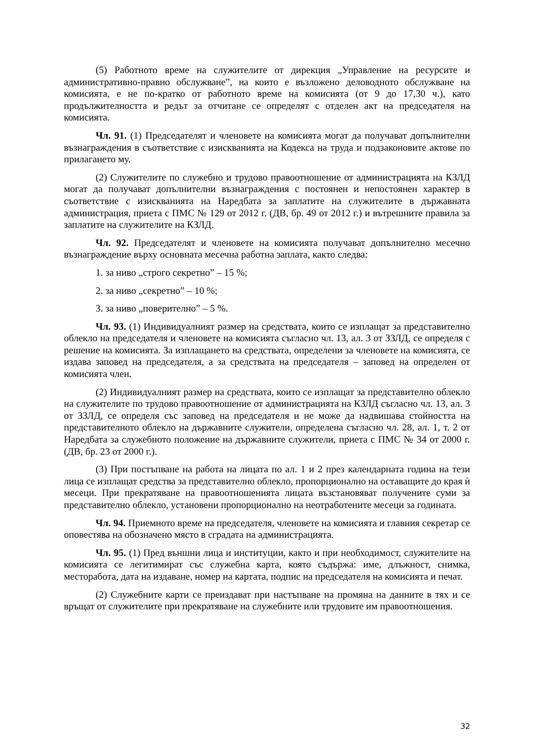(5) Работното време на служителите от дирекция „Управление на ресурсите и административно-правно обслужване”, на които е възложено деловодното обслужване на комисията, е не по-кратко от работното време на комисията (от 9 до 17,30 ч.), като продължителността и редът за отчитане се определят с отделен акт на председателя на комисията.
Чл. 91. (1) Председателят и членовете на комисията могат да получават допълнителни възнаграждения в съответствие с изискванията на Кодекса на труда и подзаконовите актове по прилагането му.
(2) Служителите по служебно и трудово правоотношение от администрацията на КЗЛД могат да получават допълнителни възнаграждения с постоянен и непостоянен характер в съответствие с изискванията на Наредбата за заплатите на служителите в държавната администрация, приета с ПМС № 129 от 2012 г. (ДВ, бр. 49 от 2012 г.) и вътрешните правила за заплатите на служителите на КЗЛД.
Чл. 92. Председателят и членовете на комисията получават допълнително месечно възнаграждение върху основната месечна работна заплата, както следва:
1. за ниво „строго секретно” – 15 %;
2. за ниво „секретно” – 10 %;
3. за ниво „поверително” – 5 %.
Чл. 93. (1) Индивидуалният размер на средствата, които се изплащат за представително облекло на председателя и членовете на комисията съгласно чл. 13, ал. 3 от ЗЗЛД, се определя с решение на комисията. За изплащането на средствата, определени за членовете на комисията, се издава заповед на председателя, а за средствата на председателя – заповед на определен от комисията член.
(2) Индивидуалният размер на средствата, които се изплащат за представително облекло на служителите по трудово правоотношение от администрацията на КЗЛД съгласно чл. 13, ал. 3 от ЗЗЛД, се определя със заповед на председателя и не може да надвишава стойността на представителното облекло на държавните служители, определена съгласно чл. 28, ал. 1, т. 2 от Наредбата за служебното положение на държавните служители, приета с ПМС № 34 от 2000 г. (ДВ, бр. 23 от 2000 г.).
(3) При постъпване на работа на лицата по ал. 1 и 2 през календарната година на тези лица се изплащат средства за представително облекло, пропорционално на оставащите до края ѝ месеци. При прекратяване на правоотношенията лицата възстановяват получените суми за представително облекло, установени пропорционално на неотработените месеци за годината.
Чл. 94. Приемното време на председателя, членовете на комисията и главния секретар се оповестява на обозначено място в сградата на администрацията.
Чл. 95. (1) Пред външни лица и институции, както и при необходимост, служителите на комисията се легитимират със служебна карта, която съдържа: име, длъжност, снимка, месторабота, дата на издаване, номер на картата, подпис на председателя на комисията и печат.
(2) Служебните карти се преиздават при настъпване на промяна на данните в тях и се връщат от служителите при прекратяване на служебните или трудовите им правоотношения.
32